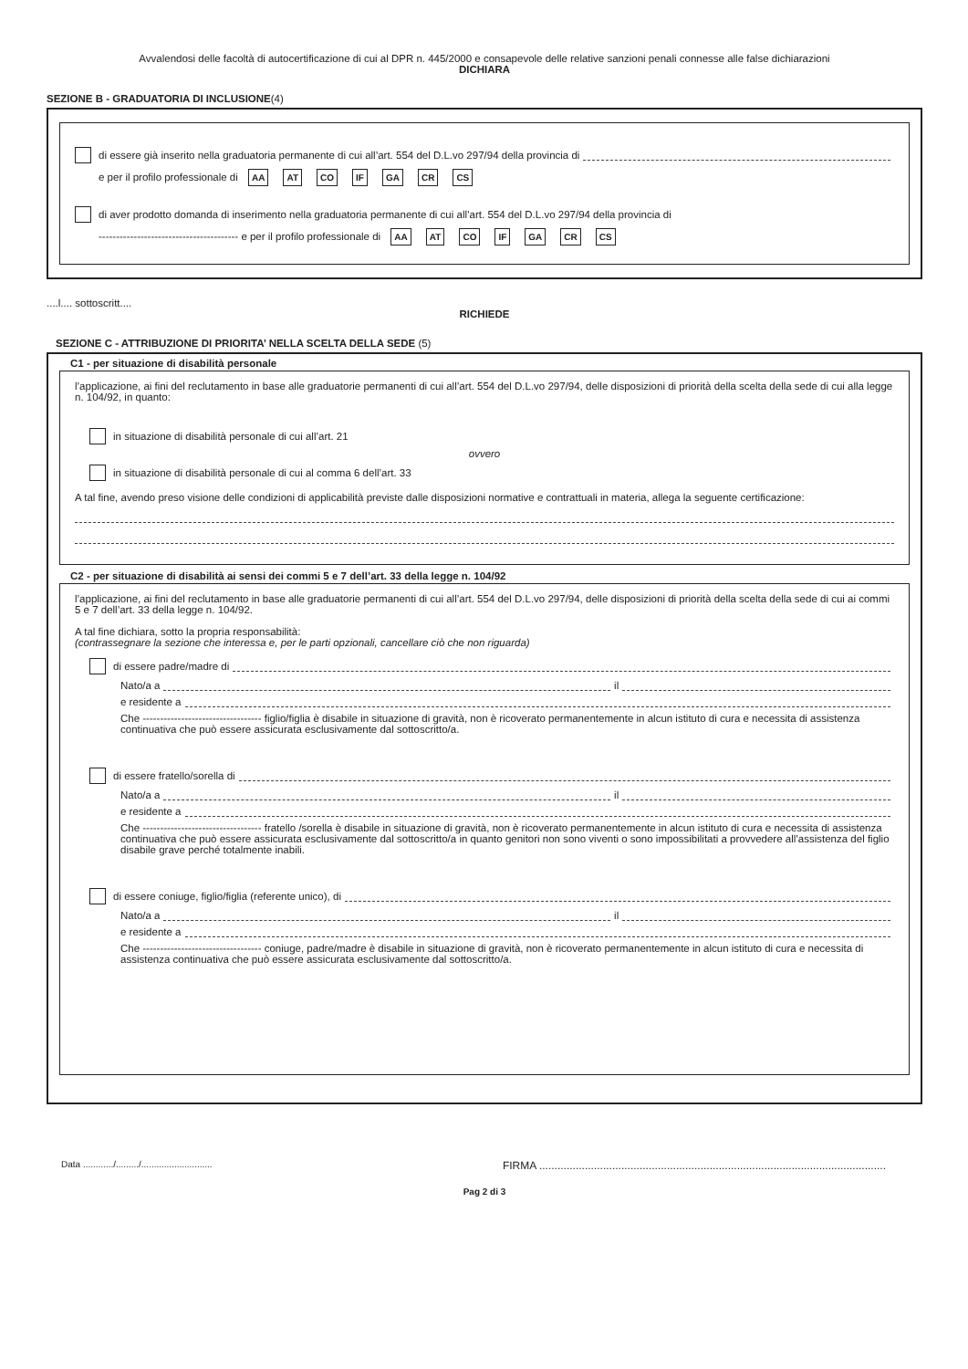Avvalendosi delle facoltà di autocertificazione di cui al DPR n. 445/2000 e consapevole delle relative sanzioni penali connesse alle false dichiarazioni
DICHIARA
SEZIONE B - GRADUATORIA DI INCLUSIONE(4)
di essere già inserito nella graduatoria permanente di cui all’art. 554 del D.L.vo 297/94 della provincia di
e per il profilo professionale di AA AT CO IF GA CR CS
di aver prodotto domanda di inserimento nella graduatoria permanente di cui all’art. 554 del D.L.vo 297/94 della provincia di
---------------------------------------- e per il profilo professionale di AA AT CO IF GA CR CS
....l.... sottoscritt....
RICHIEDE
SEZIONE C - ATTRIBUZIONE DI PRIORITA’ NELLA SCELTA DELLA SEDE (5)
C1 - per situazione di disabilità personale
l’applicazione, ai fini del reclutamento in base alle graduatorie permanenti di cui all’art. 554 del D.L.vo 297/94, delle disposizioni di priorità della scelta della sede di cui alla legge n. 104/92, in quanto:
in situazione di disabilità personale di cui all’art. 21
ovvero
in situazione di disabilità personale di cui al comma 6 dell’art. 33
A tal fine, avendo preso visione delle condizioni di applicabilità previste dalle disposizioni normative e contrattuali in materia, allega la seguente certificazione:
C2 - per situazione di disabilità ai sensi dei commi 5 e 7 dell’art. 33 della legge n. 104/92
l’applicazione, ai fini del reclutamento in base alle graduatorie permanenti di cui all’art. 554 del D.L.vo 297/94, delle disposizioni di priorità della scelta della sede di cui ai commi 5 e 7 dell’art. 33 della legge n. 104/92.
A tal fine dichiara, sotto la propria responsabilità:
(contrassegnare la sezione che interessa e, per le parti opzionali, cancellare ciò che non riguarda)
di essere padre/madre di
Nato/a a il
e residente a
Che ---------------------------------- figlio/figlia è disabile in situazione di gravità, non è ricoverato permanentemente in alcun istituto di cura e necessita di assistenza continuativa che può essere assicurata esclusivamente dal sottoscritto/a.
di essere fratello/sorella di
Nato/a a il
e residente a
Che ---------------------------------- fratello /sorella è disabile in situazione di gravità, non è ricoverato permanentemente in alcun istituto di cura e necessita di assistenza continuativa che può essere assicurata esclusivamente dal sottoscritto/a in quanto genitori non sono viventi o sono impossibilitati a provvedere all’assistenza del figlio disabile grave perché totalmente inabili.
di essere coniuge, figlio/figlia (referente unico), di
Nato/a a il
e residente a
Che ---------------------------------- coniuge, padre/madre è disabile in situazione di gravità, non è ricoverato permanentemente in alcun istituto di cura e necessita di assistenza continuativa che può essere assicurata esclusivamente dal sottoscritto/a.
Data ............/........./............................ FIRMA ..................................................................................................................
Pag 2 di 3